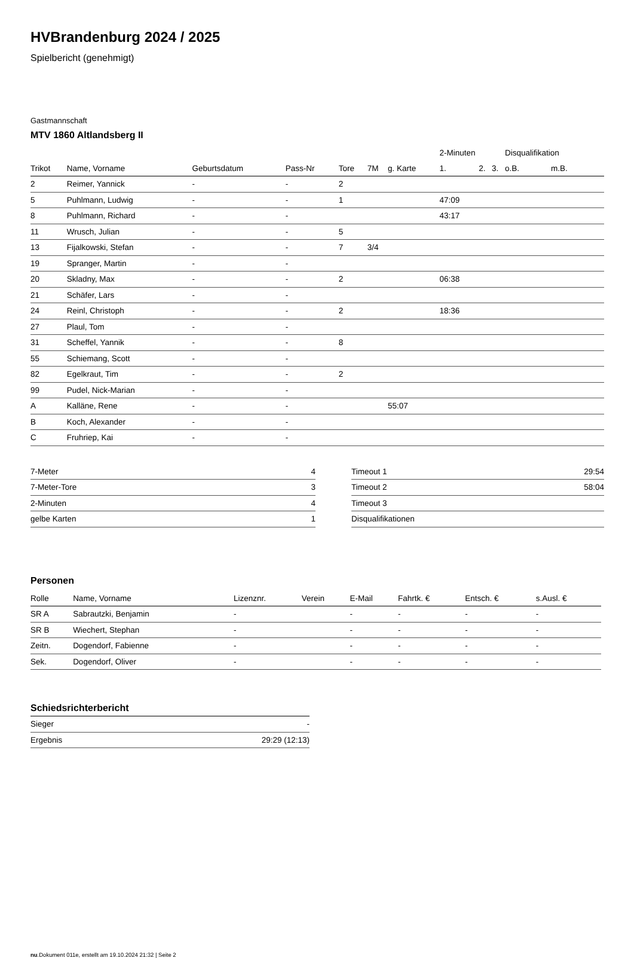HVBrandenburg 2024 / 2025
Spielbericht (genehmigt)
Gastmannschaft
MTV 1860 Altlandsberg II
| | | | | | | | 2-Minuten | | | Disqualifikation | |
| --- | --- | --- | --- | --- | --- | --- | --- | --- | --- | --- | --- |
| Trikot | Name, Vorname | Geburtsdatum | Pass-Nr | Tore | 7M | g. Karte | 1. | 2. | 3. | o.B. | m.B. |
| 2 | Reimer, Yannick | - | - | 2 | | | | | | | |
| 5 | Puhlmann, Ludwig | - | - | 1 | | | 47:09 | | | | |
| 8 | Puhlmann, Richard | - | - | | | | 43:17 | | | | |
| 11 | Wrusch, Julian | - | - | 5 | | | | | | | |
| 13 | Fijalkowski, Stefan | - | - | 7 | 3/4 | | | | | | |
| 19 | Spranger, Martin | - | - | | | | | | | | |
| 20 | Skladny, Max | - | - | 2 | | | 06:38 | | | | |
| 21 | Schäfer, Lars | - | - | | | | | | | | |
| 24 | Reinl, Christoph | - | - | 2 | | | 18:36 | | | | |
| 27 | Plaul, Tom | - | - | | | | | | | | |
| 31 | Scheffel, Yannik | - | - | 8 | | | | | | | |
| 55 | Schiemang, Scott | - | - | | | | | | | | |
| 82 | Egelkraut, Tim | - | - | 2 | | | | | | | |
| 99 | Pudel, Nick-Marian | - | - | | | | | | | | |
| A | Kalläne, Rene | - | - | | | 55:07 | | | | | |
| B | Koch, Alexander | - | - | | | | | | | | |
| C | Fruhriep, Kai | - | - | | | | | | | | |
| 7-Meter | 4 |
| 7-Meter-Tore | 3 |
| 2-Minuten | 4 |
| gelbe Karten | 1 |
| Timeout 1 | 29:54 |
| Timeout 2 | 58:04 |
| Timeout 3 | |
| Disqualifikationen | |
Personen
| Rolle | Name, Vorname | Lizenznr. | Verein | E-Mail | Fahrtk. € | Entsch. € | s.Ausl. € |
| --- | --- | --- | --- | --- | --- | --- | --- |
| SR A | Sabrautzki, Benjamin | - | | - | - | - | - |
| SR B | Wiechert, Stephan | - | | - | - | - | - |
| Zeitn. | Dogendorf, Fabienne | - | | - | - | - | - |
| Sek. | Dogendorf, Oliver | - | | - | - | - | - |
Schiedsrichterbericht
| Sieger | - |
| Ergebnis | 29:29 (12:13) |
nu.Dokument 011e, erstellt am 19.10.2024 21:32 | Seite 2